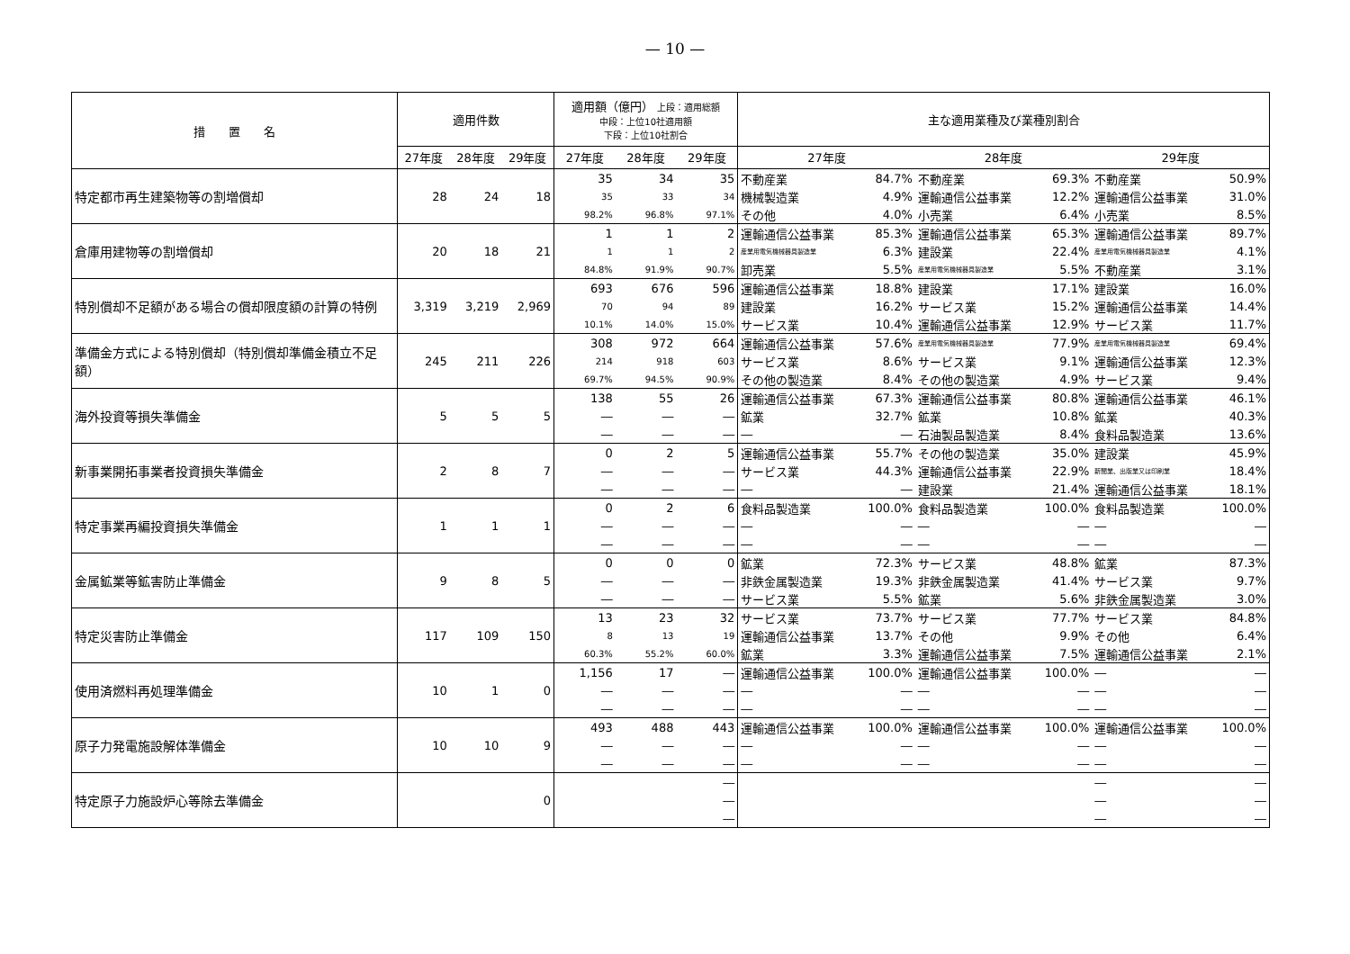— 10 —
| 措 置 名 | 適用件数 | | | 適用額（億円） 上段：適用総額 中段：上位10社適用額 下段：上位10社割合 | | | 主な適用業種及び業種別割合 | | | | | |
| --- | --- | --- | --- | --- | --- | --- | --- | --- | --- | --- | --- | --- |
| | 27年度 | 28年度 | 29年度 | 27年度 | 28年度 | 29年度 | 27年度 | | 28年度 | | 29年度 | |
| 特定都市再生建築物等の割増償却 | 28 | 24 | 18 | 35 | 34 | 35 | 不動産業 | 84.7% | 不動産業 | 69.3% | 不動産業 | 50.9% |
| | | | | 35 | 33 | 34 | 機械製造業 | 4.9% | 運輸通信公益事業 | 12.2% | 運輸通信公益事業 | 31.0% |
| | | | | 98.2% | 96.8% | 97.1% | その他 | 4.0% | 小売業 | 6.4% | 小売業 | 8.5% |
| 倉庫用建物等の割増償却 | 20 | 18 | 21 | 1 | 1 | 2 | 運輸通信公益事業 | 85.3% | 運輸通信公益事業 | 65.3% | 運輸通信公益事業 | 89.7% |
| | | | | 1 | 1 | 2 | 産業用電気機械器具製造業 | 6.3% | 建設業 | 22.4% | 産業用電気機械器具製造業 | 4.1% |
| | | | | 84.8% | 91.9% | 90.7% | 卸売業 | 5.5% | 産業用電気機械器具製造業 | 5.5% | 不動産業 | 3.1% |
| 特別償却不足額がある場合の償却限度額の計算の特例 | 3,319 | 3,219 | 2,969 | 693 | 676 | 596 | 運輸通信公益事業 | 18.8% | 建設業 | 17.1% | 建設業 | 16.0% |
| | | | | 70 | 94 | 89 | 建設業 | 16.2% | サービス業 | 15.2% | 運輸通信公益事業 | 14.4% |
| | | | | 10.1% | 14.0% | 15.0% | サービス業 | 10.4% | 運輸通信公益事業 | 12.9% | サービス業 | 11.7% |
| 準備金方式による特別償却（特別償却準備金積立不足額） | 245 | 211 | 226 | 308 | 972 | 664 | 運輸通信公益事業 | 57.6% | 産業用電気機械器具製造業 | 77.9% | 産業用電気機械器具製造業 | 69.4% |
| | | | | 214 | 918 | 603 | サービス業 | 8.6% | サービス業 | 9.1% | 運輸通信公益事業 | 12.3% |
| | | | | 69.7% | 94.5% | 90.9% | その他の製造業 | 8.4% | その他の製造業 | 4.9% | サービス業 | 9.4% |
| 海外投資等損失準備金 | 5 | 5 | 5 | 138 | 55 | 26 | 運輸通信公益事業 | 67.3% | 運輸通信公益事業 | 80.8% | 運輸通信公益事業 | 46.1% |
| | | | | ― | ― | ― | 鉱業 | 32.7% | 鉱業 | 10.8% | 鉱業 | 40.3% |
| | | | | ― | ― | ― | ― | ― | 石油製品製造業 | 8.4% | 食料品製造業 | 13.6% |
| 新事業開拓事業者投資損失準備金 | 2 | 8 | 7 | 0 | 2 | 5 | 運輸通信公益事業 | 55.7% | その他の製造業 | 35.0% | 建設業 | 45.9% |
| | | | | ― | ― | ― | サービス業 | 44.3% | 運輸通信公益事業 | 22.9% | 新聞業、出版業又は印刷業 | 18.4% |
| | | | | ― | ― | ― | ― | ― | 建設業 | 21.4% | 運輸通信公益事業 | 18.1% |
| 特定事業再編投資損失準備金 | 1 | 1 | 1 | 0 | 2 | 6 | 食料品製造業 | 100.0% | 食料品製造業 | 100.0% | 食料品製造業 | 100.0% |
| | | | | ― | ― | ― | ― | ― | ― | ― | ― | ― |
| | | | | ― | ― | ― | ― | ― | ― | ― | ― | ― |
| 金属鉱業等鉱害防止準備金 | 9 | 8 | 5 | 0 | 0 | 0 | 鉱業 | 72.3% | サービス業 | 48.8% | 鉱業 | 87.3% |
| | | | | ― | ― | ― | 非鉄金属製造業 | 19.3% | 非鉄金属製造業 | 41.4% | サービス業 | 9.7% |
| | | | | ― | ― | ― | サービス業 | 5.5% | 鉱業 | 5.6% | 非鉄金属製造業 | 3.0% |
| 特定災害防止準備金 | 117 | 109 | 150 | 13 | 23 | 32 | サービス業 | 73.7% | サービス業 | 77.7% | サービス業 | 84.8% |
| | | | | 8 | 13 | 19 | 運輸通信公益事業 | 13.7% | その他 | 9.9% | その他 | 6.4% |
| | | | | 60.3% | 55.2% | 60.0% | 鉱業 | 3.3% | 運輸通信公益事業 | 7.5% | 運輸通信公益事業 | 2.1% |
| 使用済燃料再処理準備金 | 10 | 1 | 0 | 1,156 | 17 | ― | 運輸通信公益事業 | 100.0% | 運輸通信公益事業 | 100.0% | ― | ― |
| | | | | ― | ― | ― | ― | ― | ― | ― | ― | ― |
| | | | | ― | ― | ― | ― | ― | ― | ― | ― | ― |
| 原子力発電施設解体準備金 | 10 | 10 | 9 | 493 | 488 | 443 | 運輸通信公益事業 | 100.0% | 運輸通信公益事業 | 100.0% | 運輸通信公益事業 | 100.0% |
| | | | | ― | ― | ― | ― | ― | ― | ― | ― | ― |
| | | | | ― | ― | ― | ― | ― | ― | ― | ― | ― |
| 特定原子力施設炉心等除去準備金 | | | 0 | | | ― | | | | | ― | ― |
| | | | | | | ― | | | | | ― | ― |
| | | | | | | ― | | | | | ― | ― |